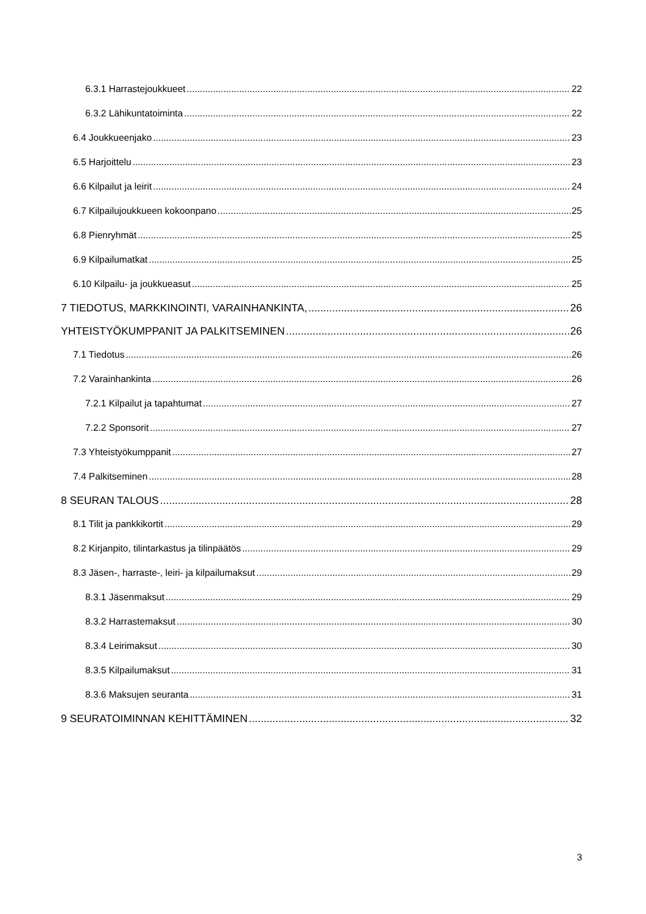6.3.1 Harrastejoukkueet 22
6.3.2 Lähikuntatoiminta 22
6.4 Joukkueenjako 23
6.5 Harjoittelu 23
6.6 Kilpailut ja leirit 24
6.7 Kilpailujoukkueen kokoonpano 25
6.8 Pienryhmät 25
6.9 Kilpailumatkat 25
6.10 Kilpailu- ja joukkueasut 25
7 TIEDOTUS, MARKKINOINTI, VARAINHANKINTA, 26
YHTEISTYÖKUMPPANIT JA PALKITSEMINEN 26
7.1 Tiedotus 26
7.2 Varainhankinta 26
7.2.1 Kilpailut ja tapahtumat 27
7.2.2 Sponsorit 27
7.3 Yhteistyökumppanit 27
7.4 Palkitseminen 28
8 SEURAN TALOUS 28
8.1 Tilit ja pankkikortit 29
8.2 Kirjanpito, tilintarkastus ja tilinpäätös 29
8.3 Jäsen-, harraste-, leiri- ja kilpailumaksut 29
8.3.1 Jäsenmaksut 29
8.3.2 Harrastemaksut 30
8.3.4 Leirimaksut 30
8.3.5 Kilpailumaksut 31
8.3.6 Maksujen seuranta 31
9 SEURATOIMINNAN KEHITTÄMINEN 32
3